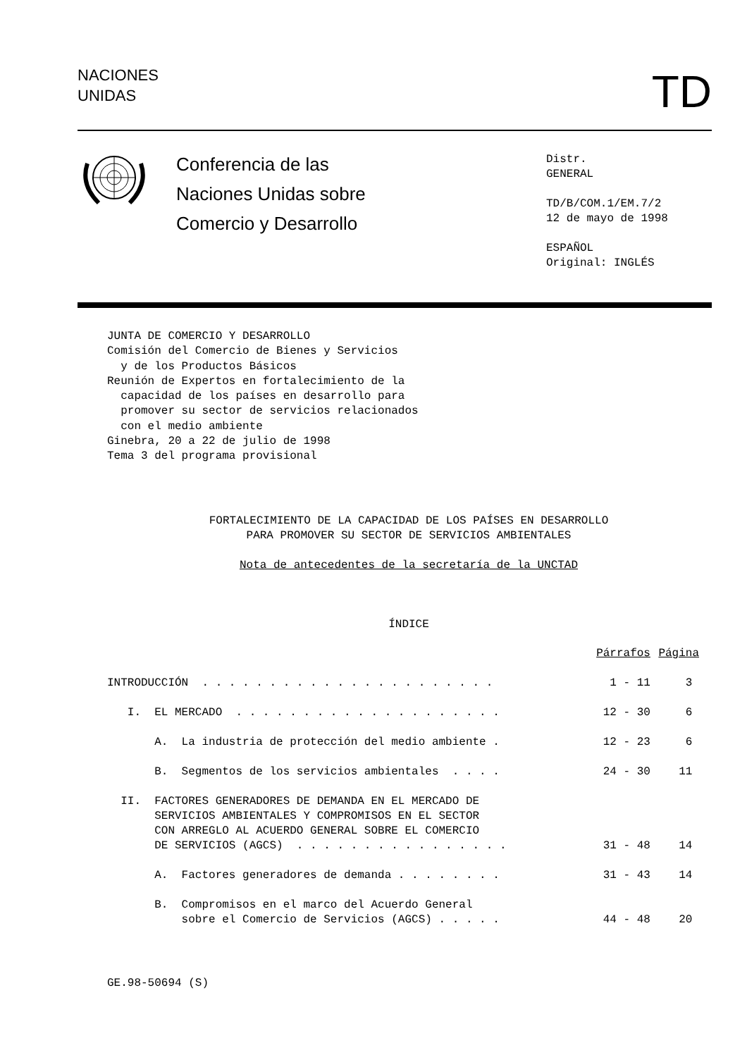NACIONES
UNIDAS
TD
Conferencia de las
Naciones Unidas sobre
Comercio y Desarrollo
Distr.
GENERAL
TD/B/COM.1/EM.7/2
12 de mayo de 1998
ESPAÑOL
Original: INGLÉS
JUNTA DE COMERCIO Y DESARROLLO Comisión del Comercio de Bienes y Servicios y de los Productos Básicos Reunión de Expertos en fortalecimiento de la capacidad de los países en desarrollo para promover su sector de servicios relacionados con el medio ambiente Ginebra, 20 a 22 de julio de 1998 Tema 3 del programa provisional
FORTALECIMIENTO DE LA CAPACIDAD DE LOS PAÍSES EN DESARROLLO
PARA PROMOVER SU SECTOR DE SERVICIOS AMBIENTALES
Nota de antecedentes de la secretaría de la UNCTAD
ÍNDICE
| | Párrafos | Página |
| INTRODUCCIÓN . . . . . . . . . . . . . . . . . . . . . . | 1 - 11 | 3 |
| I. EL MERCADO . . . . . . . . . . . . . . . . . . . . | 12 - 30 | 6 |
| A. La industria de protección del medio ambiente . | 12 - 23 | 6 |
| B. Segmentos de los servicios ambientales . . . . | 24 - 30 | 11 |
| II. FACTORES GENERADORES DE DEMANDA EN EL MERCADO DE SERVICIOS AMBIENTALES Y COMPROMISOS EN EL SECTOR CON ARREGLO AL ACUERDO GENERAL SOBRE EL COMERCIO DE SERVICIOS (AGCS) . . . . . . . . . . . . . . . . | 31 - 48 | 14 |
| A. Factores generadores de demanda . . . . . . . . | 31 - 43 | 14 |
| B. Compromisos en el marco del Acuerdo General sobre el Comercio de Servicios (AGCS) . . . . . | 44 - 48 | 20 |
GE.98-50694 (S)